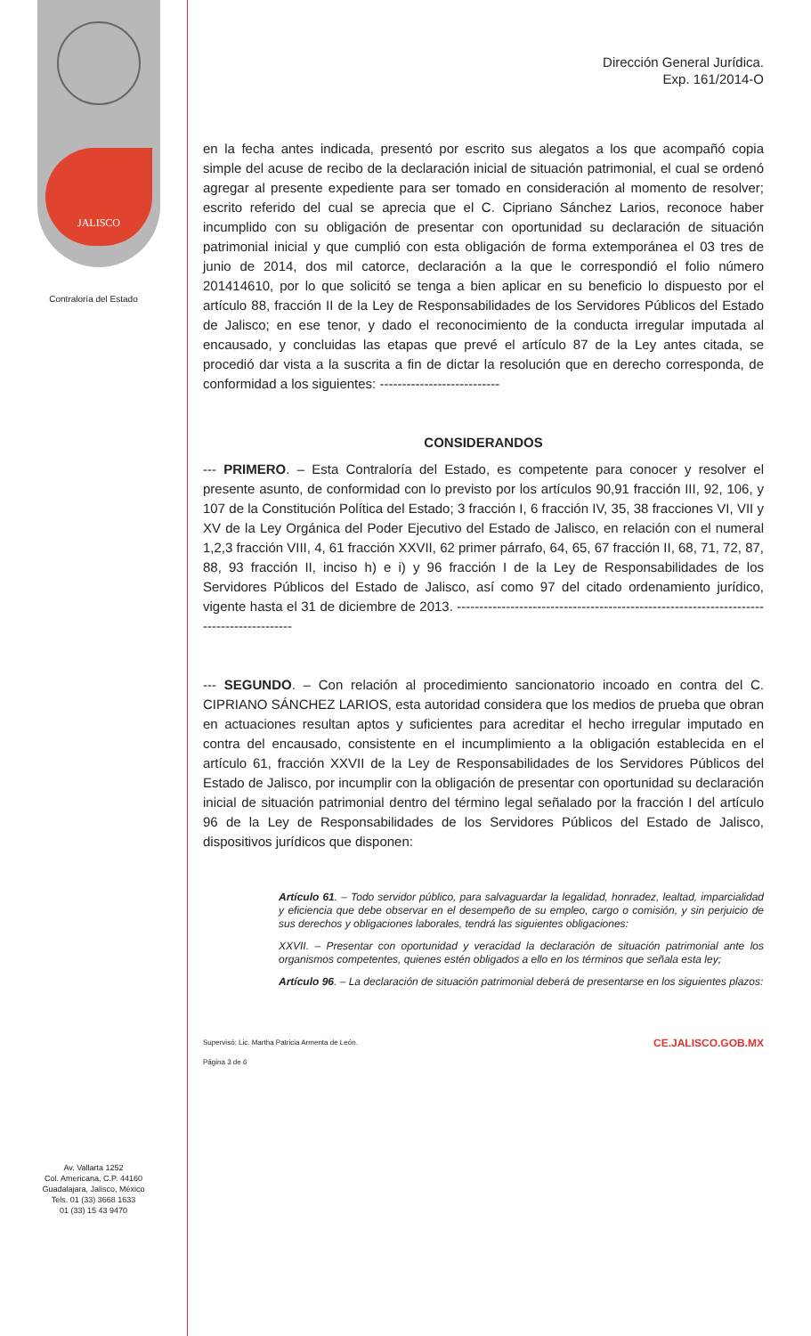JALISCO
Contraloría del Estado
Av. Vallarta 1252
Col. Americana, C.P. 44160
Guadalajara, Jalisco, México
Tels. 01 (33) 3668 1633
01 (33) 15 43 9470
Dirección General Jurídica.
Exp. 161/2014-O
en la fecha antes indicada, presentó por escrito sus alegatos a los que acompañó copia simple del acuse de recibo de la declaración inicial de situación patrimonial, el cual se ordenó agregar al presente expediente para ser tomado en consideración al momento de resolver; escrito referido del cual se aprecia que el C. Cipriano Sánchez Larios, reconoce haber incumplido con su obligación de presentar con oportunidad su declaración de situación patrimonial inicial y que cumplió con esta obligación de forma extemporánea el 03 tres de junio de 2014, dos mil catorce, declaración a la que le correspondió el folio número 201414610, por lo que solicitó se tenga a bien aplicar en su beneficio lo dispuesto por el artículo 88, fracción II de la Ley de Responsabilidades de los Servidores Públicos del Estado de Jalisco; en ese tenor, y dado el reconocimiento de la conducta irregular imputada al encausado, y concluidas las etapas que prevé el artículo 87 de la Ley antes citada, se procedió dar vista a la suscrita a fin de dictar la resolución que en derecho corresponda, de conformidad a los siguientes: ---------------------------
CONSIDERANDOS
--- PRIMERO. – Esta Contraloría del Estado, es competente para conocer y resolver el presente asunto, de conformidad con lo previsto por los artículos 90,91 fracción III, 92, 106, y 107 de la Constitución Política del Estado; 3 fracción I, 6 fracción IV, 35, 38 fracciones VI, VII y XV de la Ley Orgánica del Poder Ejecutivo del Estado de Jalisco, en relación con el numeral 1,2,3 fracción VIII, 4, 61 fracción XXVII, 62 primer párrafo, 64, 65, 67 fracción II, 68, 71, 72, 87, 88, 93 fracción II, inciso h) e i) y 96 fracción I de la Ley de Responsabilidades de los Servidores Públicos del Estado de Jalisco, así como 97 del citado ordenamiento jurídico, vigente hasta el 31 de diciembre de 2013. -----------------------------------------------------------------------------------------
--- SEGUNDO. – Con relación al procedimiento sancionatorio incoado en contra del C. CIPRIANO SÁNCHEZ LARIOS, esta autoridad considera que los medios de prueba que obran en actuaciones resultan aptos y suficientes para acreditar el hecho irregular imputado en contra del encausado, consistente en el incumplimiento a la obligación establecida en el artículo 61, fracción XXVII de la Ley de Responsabilidades de los Servidores Públicos del Estado de Jalisco, por incumplir con la obligación de presentar con oportunidad su declaración inicial de situación patrimonial dentro del término legal señalado por la fracción I del artículo 96 de la Ley de Responsabilidades de los Servidores Públicos del Estado de Jalisco, dispositivos jurídicos que disponen:
Artículo 61. – Todo servidor público, para salvaguardar la legalidad, honradez, lealtad, imparcialidad y eficiencia que debe observar en el desempeño de su empleo, cargo o comisión, y sin perjuicio de sus derechos y obligaciones laborales, tendrá las siguientes obligaciones:
XXVII. – Presentar con oportunidad y veracidad la declaración de situación patrimonial ante los organismos competentes, quienes estén obligados a ello en los términos que señala esta ley;
Artículo 96. – La declaración de situación patrimonial deberá de presentarse en los siguientes plazos:
Supervisó: Lic. Martha Patricia Armenta de León.
Página 3 de 6
CE.JALISCO.GOB.MX